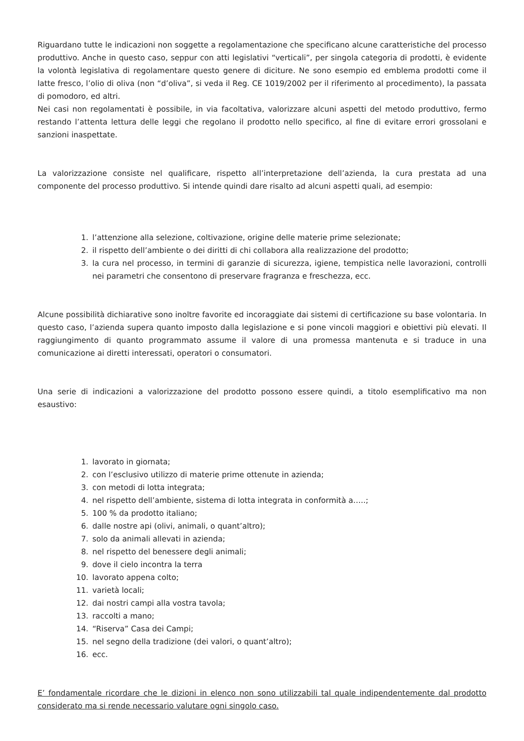Riguardano tutte le indicazioni non soggette a regolamentazione che specificano alcune caratteristiche del processo produttivo. Anche in questo caso, seppur con atti legislativi “verticali”, per singola categoria di prodotti, è evidente la volontà legislativa di regolamentare questo genere di diciture. Ne sono esempio ed emblema prodotti come il latte fresco, l’olio di oliva (non “d’oliva”, si veda il Reg. CE 1019/2002 per il riferimento al procedimento), la passata di pomodoro, ed altri.
Nei casi non regolamentati è possibile, in via facoltativa, valorizzare alcuni aspetti del metodo produttivo, fermo restando l’attenta lettura delle leggi che regolano il prodotto nello specifico, al fine di evitare errori grossolani e sanzioni inaspettate.
La valorizzazione consiste nel qualificare, rispetto all’interpretazione dell’azienda, la cura prestata ad una componente del processo produttivo. Si intende quindi dare risalto ad alcuni aspetti quali, ad esempio:
1. l’attenzione alla selezione, coltivazione, origine delle materie prime selezionate;
2. il rispetto dell’ambiente o dei diritti di chi collabora alla realizzazione del prodotto;
3. la cura nel processo, in termini di garanzie di sicurezza, igiene, tempistica nelle lavorazioni, controlli nei parametri che consentono di preservare fragranza e freschezza, ecc.
Alcune possibilità dichiarative sono inoltre favorite ed incoraggiate dai sistemi di certificazione su base volontaria. In questo caso, l’azienda supera quanto imposto dalla legislazione e si pone vincoli maggiori e obiettivi più elevati. Il raggiungimento di quanto programmato assume il valore di una promessa mantenuta e si traduce in una comunicazione ai diretti interessati, operatori o consumatori.
Una serie di indicazioni a valorizzazione del prodotto possono essere quindi, a titolo esemplificativo ma non esaustivo:
1. lavorato in giornata;
2. con l’esclusivo utilizzo di materie prime ottenute in azienda;
3. con metodi di lotta integrata;
4. nel rispetto dell’ambiente, sistema di lotta integrata in conformità a…..;
5. 100 % da prodotto italiano;
6. dalle nostre api (olivi, animali, o quant’altro);
7. solo da animali allevati in azienda;
8. nel rispetto del benessere degli animali;
9. dove il cielo incontra la terra
10. lavorato appena colto;
11. varietà locali;
12. dai nostri campi alla vostra tavola;
13. raccolti a mano;
14. “Riserva” Casa dei Campi;
15. nel segno della tradizione (dei valori, o quant’altro);
16. ecc.
E’ fondamentale ricordare che le dizioni in elenco non sono utilizzabili tal quale indipendentemente dal prodotto considerato ma si rende necessario valutare ogni singolo caso.